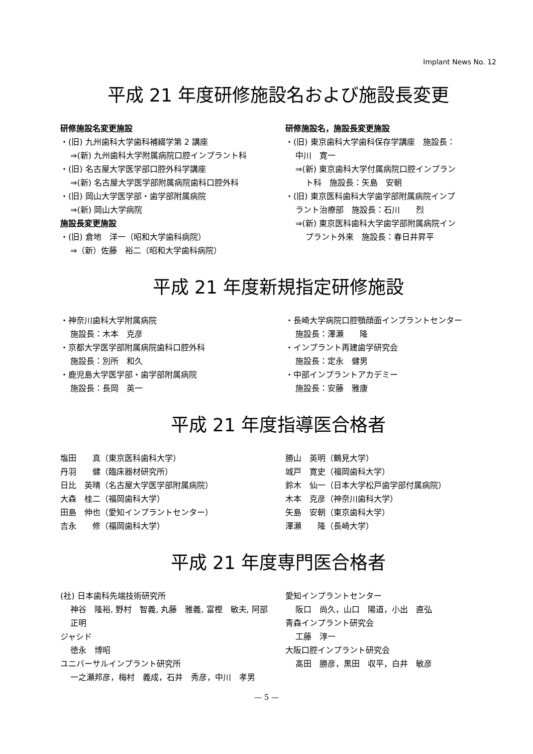Implant News No. 12
平成 21 年度研修施設名および施設長変更
研修施設名変更施設
・(旧) 九州歯科大学歯科補綴学第 2 講座
⇒(新) 九州歯科大学附属病院口腔インプラント科
・(旧) 名古屋大学医学部口腔外科学講座
⇒(新) 名古屋大学医学部附属病院歯科口腔外科
・(旧) 岡山大学医学部・歯学部附属病院
⇒(新) 岡山大学病院
施設長変更施設
・(旧) 倉地　洋一（昭和大学歯科病院）
⇒（新）佐藤　裕二（昭和大学歯科病院）
研修施設名，施設長変更施設
・(旧) 東京歯科大学歯科保存学講座　施設長：
中川　寛一
⇒(新) 東京歯科大学付属病院口腔インプラン
ト科　施設長：矢島　安朝
・(旧) 東京医科歯科大学歯学部附属病院インプ
ラント治療部　施設長：石川　　烈
⇒(新) 東京医科歯科大学歯学部附属病院イン
プラント外来　施設長：春日井昇平
平成 21 年度新規指定研修施設
・神奈川歯科大学附属病院
施設長：木本　克彦
・京都大学医学部附属病院歯科口腔外科
施設長：別所　和久
・鹿児島大学医学部・歯学部附属病院
施設長：長岡　英一
・長崎大学病院口腔顎顔面インプラントセンター
施設長：澤瀬　　隆
・インプラント再建歯学研究会
施設長：定永　健男
・中部インプラントアカデミー
施設長：安藤　雅康
平成 21 年度指導医合格者
塩田　　真（東京医科歯科大学）
丹羽　　健（臨床器材研究所）
日比　英晴（名古屋大学医学部附属病院）
大森　桂二（福岡歯科大学）
田島　伸也（愛知インプラントセンター）
吉永　　修（福岡歯科大学）
勝山　英明（鶴見大学）
城戸　寛史（福岡歯科大学）
鈴木　仙一（日本大学松戸歯学部付属病院）
木本　克彦（神奈川歯科大学）
矢島　安朝（東京歯科大学）
澤瀬　　隆（長崎大学）
平成 21 年度専門医合格者
(社) 日本歯科先端技術研究所
神谷　隆裕, 野村　智義, 丸藤　雅義, 富樫　敏夫, 阿部　正明
ジャシド
徳永　博昭
ユニバーサルインプラント研究所
一之瀬邦彦，梅村　義成，石井　秀彦，中川　孝男
愛知インプラントセンター
阪口　尚久，山口　陽道，小出　直弘
青森インプラント研究会
工藤　淳一
大阪口腔インプラント研究会
髙田　勝彦，黒田　収平，白井　敏彦
— 5 —